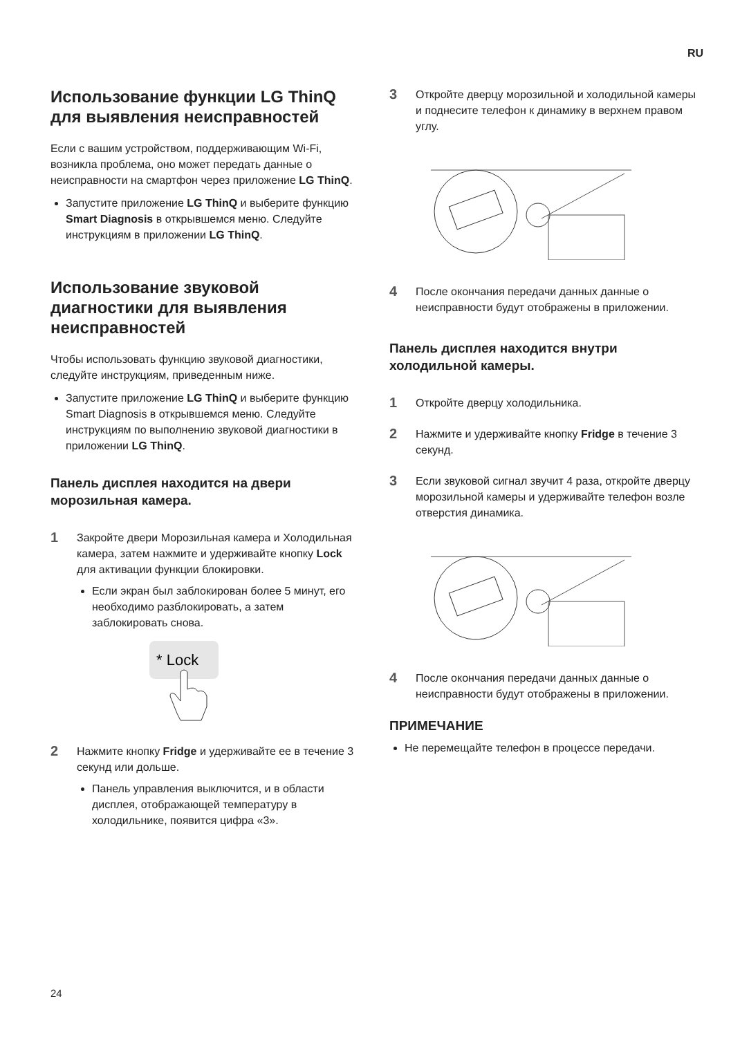RU
Использование функции LG ThinQ для выявления неисправностей
Если с вашим устройством, поддерживающим Wi-Fi, возникла проблема, оно может передать данные о неисправности на смартфон через приложение LG ThinQ.
Запустите приложение LG ThinQ и выберите функцию Smart Diagnosis в открывшемся меню. Следуйте инструкциям в приложении LG ThinQ.
Использование звуковой диагностики для выявления неисправностей
Чтобы использовать функцию звуковой диагностики, следуйте инструкциям, приведенным ниже.
Запустите приложение LG ThinQ и выберите функцию Smart Diagnosis в открывшемся меню. Следуйте инструкциям по выполнению звуковой диагностики в приложении LG ThinQ.
Панель дисплея находится на двери морозильная камера.
1
Закройте двери Морозильная камера и Холодильная камера, затем нажмите и удерживайте кнопку Lock для активации функции блокировки.
Если экран был заблокирован более 5 минут, его необходимо разблокировать, а затем заблокировать снова.
* Lock
2
Нажмите кнопку Fridge и удерживайте ее в течение 3 секунд или дольше.
Панель управления выключится, и в области дисплея, отображающей температуру в холодильнике, появится цифра «3».
3
Откройте дверцу морозильной и холодильной камеры и поднесите телефон к динамику в верхнем правом углу.
4
После окончания передачи данных данные о неисправности будут отображены в приложении.
Панель дисплея находится внутри холодильной камеры.
1
Откройте дверцу холодильника.
2
Нажмите и удерживайте кнопку Fridge в течение 3 секунд.
3
Если звуковой сигнал звучит 4 раза, откройте дверцу морозильной камеры и удерживайте телефон возле отверстия динамика.
4
После окончания передачи данных данные о неисправности будут отображены в приложении.
ПРИМЕЧАНИЕ
Не перемещайте телефон в процессе передачи.
24